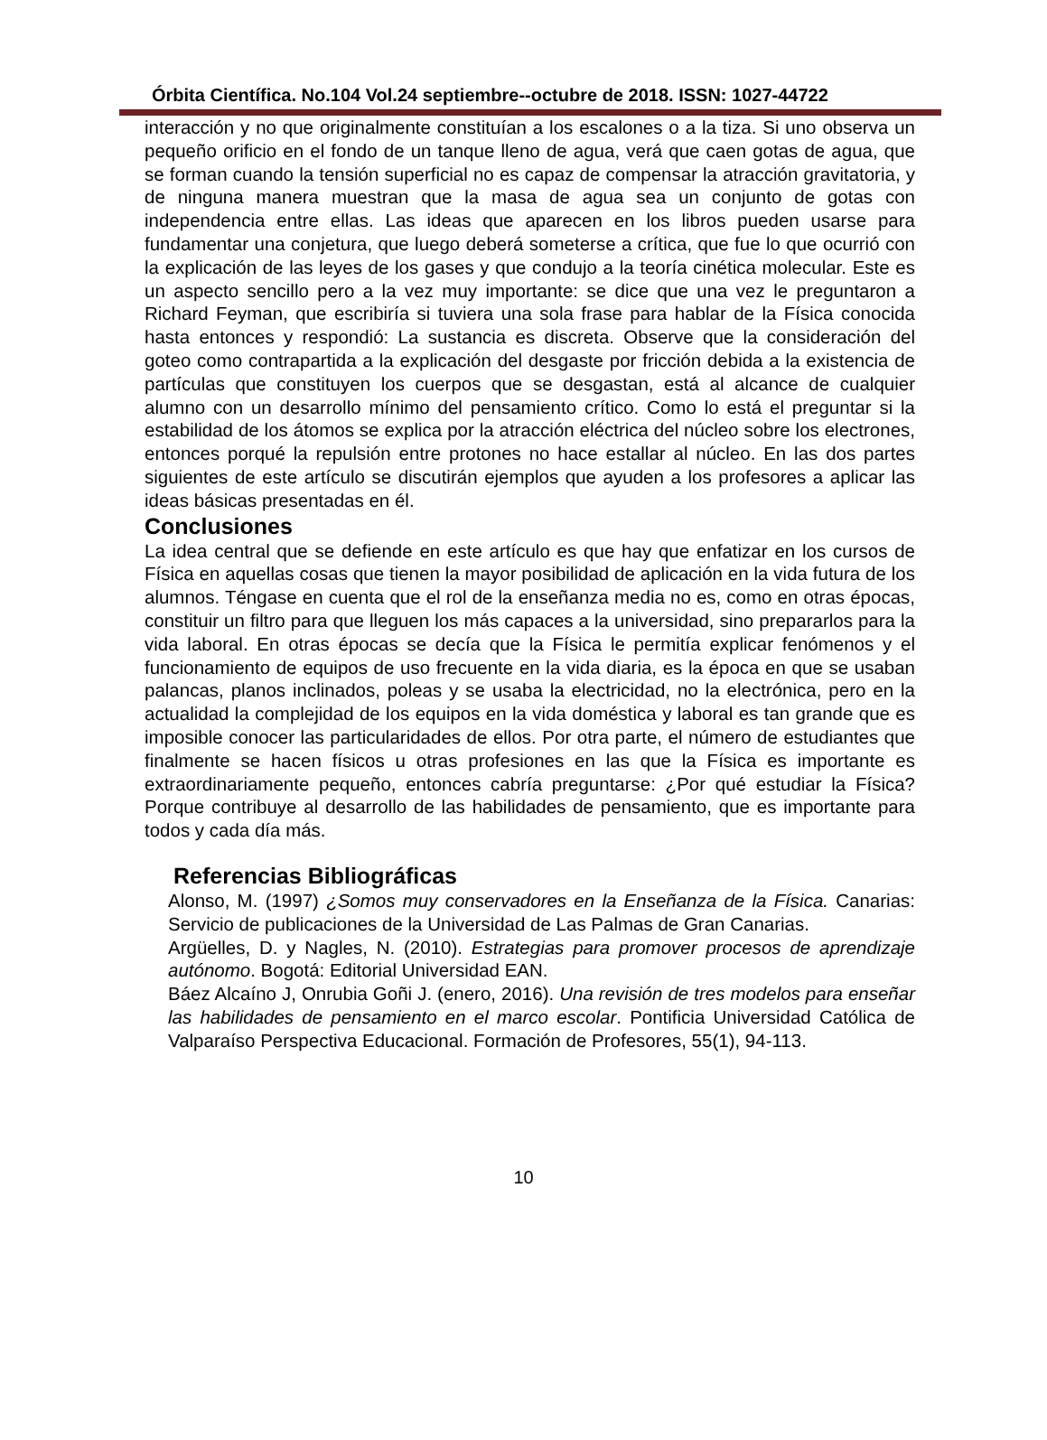Órbita Científica. No.104 Vol.24 septiembre--octubre de 2018. ISSN: 1027-44722
interacción y no que originalmente constituían a los escalones o a la tiza. Si uno observa un pequeño orificio en el fondo de un tanque lleno de agua, verá que caen gotas de agua, que se forman cuando la tensión superficial no es capaz de compensar la atracción gravitatoria, y de ninguna manera muestran que la masa de agua sea un conjunto de gotas con independencia entre ellas. Las ideas que aparecen en los libros pueden usarse para fundamentar una conjetura, que luego deberá someterse a crítica, que fue lo que ocurrió con la explicación de las leyes de los gases y que condujo a la teoría cinética molecular. Este es un aspecto sencillo pero a la vez muy importante: se dice que una vez le preguntaron a Richard Feyman, que escribiría si tuviera una sola frase para hablar de la Física conocida hasta entonces y respondió: La sustancia es discreta. Observe que la consideración del goteo como contrapartida a la explicación del desgaste por fricción debida a la existencia de partículas que constituyen los cuerpos que se desgastan, está al alcance de cualquier alumno con un desarrollo mínimo del pensamiento crítico. Como lo está el preguntar si la estabilidad de los átomos se explica por la atracción eléctrica del núcleo sobre los electrones, entonces porqué la repulsión entre protones no hace estallar al núcleo. En las dos partes siguientes de este artículo se discutirán ejemplos que ayuden a los profesores a aplicar las ideas básicas presentadas en él.
Conclusiones
La idea central que se defiende en este artículo es que hay que enfatizar en los cursos de Física en aquellas cosas que tienen la mayor posibilidad de aplicación en la vida futura de los alumnos. Téngase en cuenta que el rol de la enseñanza media no es, como en otras épocas, constituir un filtro para que lleguen los más capaces a la universidad, sino prepararlos para la vida laboral. En otras épocas se decía que la Física le permitía explicar fenómenos y el funcionamiento de equipos de uso frecuente en la vida diaria, es la época en que se usaban palancas, planos inclinados, poleas y se usaba la electricidad, no la electrónica, pero en la actualidad la complejidad de los equipos en la vida doméstica y laboral es tan grande que es imposible conocer las particularidades de ellos. Por otra parte, el número de estudiantes que finalmente se hacen físicos u otras profesiones en las que la Física es importante es extraordinariamente pequeño, entonces cabría preguntarse: ¿Por qué estudiar la Física? Porque contribuye al desarrollo de las habilidades de pensamiento, que es importante para todos y cada día más.
Referencias Bibliográficas
Alonso, M. (1997) ¿Somos muy conservadores en la Enseñanza de la Física. Canarias: Servicio de publicaciones de la Universidad de Las Palmas de Gran Canarias.
Argüelles, D. y Nagles, N. (2010). Estrategias para promover procesos de aprendizaje autónomo. Bogotá: Editorial Universidad EAN.
Báez Alcaíno J, Onrubia Goñi J. (enero, 2016). Una revisión de tres modelos para enseñar las habilidades de pensamiento en el marco escolar. Pontificia Universidad Católica de Valparaíso Perspectiva Educacional. Formación de Profesores, 55(1), 94-113.
10